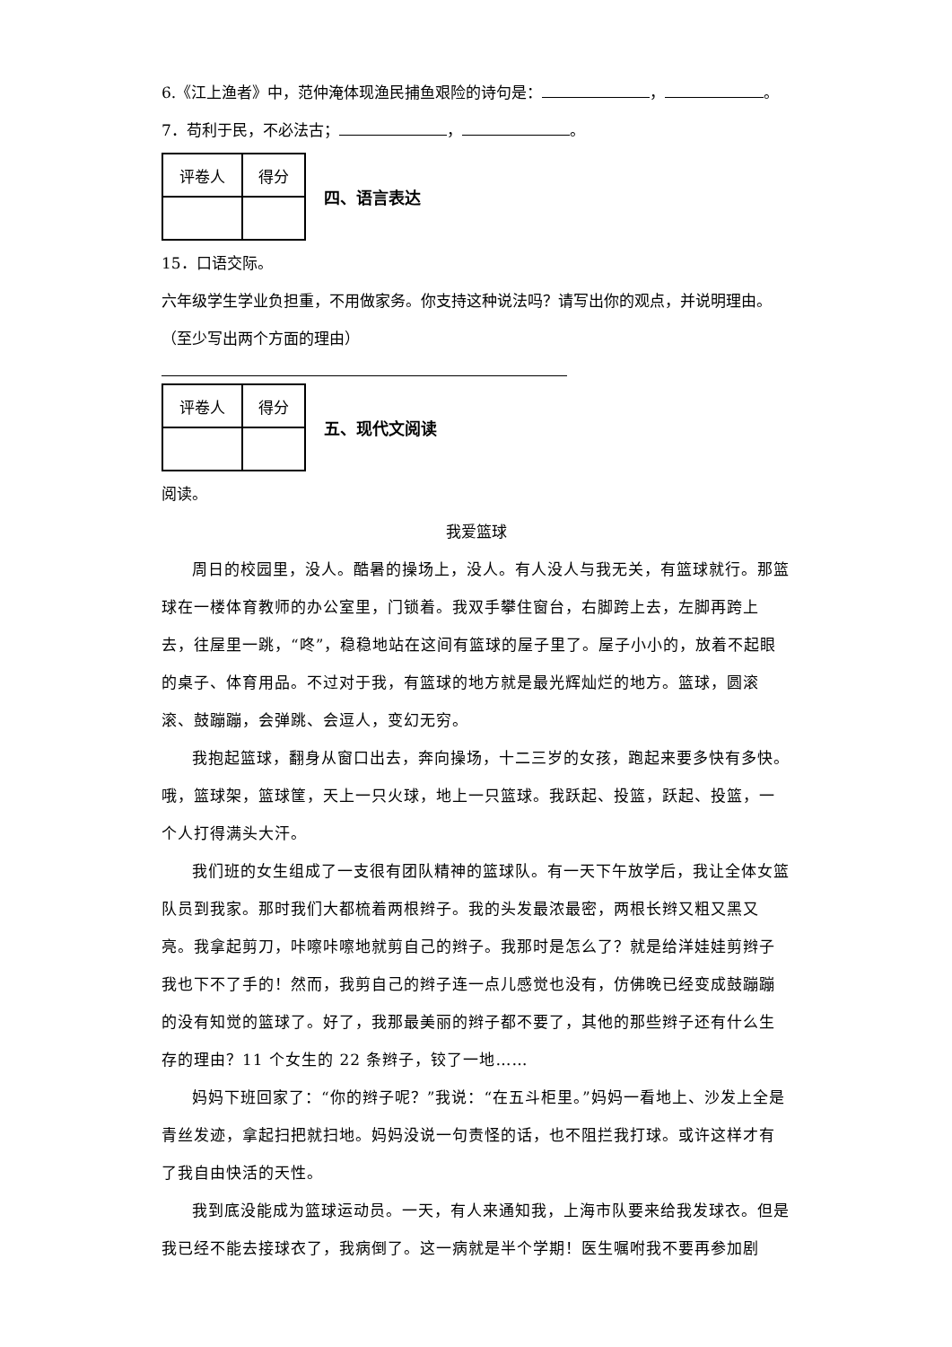6.《江上渔者》中，范仲淹体现渔民捕鱼艰险的诗句是： ， 。
7．苟利于民，不必法古； ， 。
| 评卷人 | 得分 |
四、语言表达
15．口语交际。
六年级学生学业负担重，不用做家务。你支持这种说法吗？请写出你的观点，并说明理由。（至少写出两个方面的理由）
| 评卷人 | 得分 |
五、现代文阅读
阅读。
我爱篮球
周日的校园里，没人。酷暑的操场上，没人。有人没人与我无关，有篮球就行。那篮球在一楼体育教师的办公室里，门锁着。我双手攀住窗台，右脚跨上去，左脚再跨上去，往屋里一跳，“咚”，稳稳地站在这间有篮球的屋子里了。屋子小小的，放着不起眼的桌子、体育用品。不过对于我，有篮球的地方就是最光辉灿烂的地方。篮球，圆滚滚、鼓蹦蹦，会弹跳、会逗人，变幻无穷。
我抱起篮球，翻身从窗口出去，奔向操场，十二三岁的女孩，跑起来要多快有多快。哦，篮球架，篮球筐，天上一只火球，地上一只篮球。我跃起、投篮，跃起、投篮，一个人打得满头大汗。
我们班的女生组成了一支很有团队精神的篮球队。有一天下午放学后，我让全体女篮队员到我家。那时我们大都梳着两根辫子。我的头发最浓最密，两根长辫又粗又黑又亮。我拿起剪刀，咔嚓咔嚓地就剪自己的辫子。我那时是怎么了？就是给洋娃娃剪辫子我也下不了手的！然而，我剪自己的辫子连一点儿感觉也没有，仿佛晚已经变成鼓蹦蹦的没有知觉的篮球了。好了，我那最美丽的辫子都不要了，其他的那些辫子还有什么生存的理由？11 个女生的 22 条辫子，铰了一地……
妈妈下班回家了：“你的辫子呢？”我说：“在五斗柜里。”妈妈一看地上、沙发上全是青丝发迹，拿起扫把就扫地。妈妈没说一句责怪的话，也不阻拦我打球。或许这样才有了我自由快活的天性。
我到底没能成为篮球运动员。一天，有人来通知我，上海市队要来给我发球衣。但是我已经不能去接球衣了，我病倒了。这一病就是半个学期！医生嘱咐我不要再参加剧